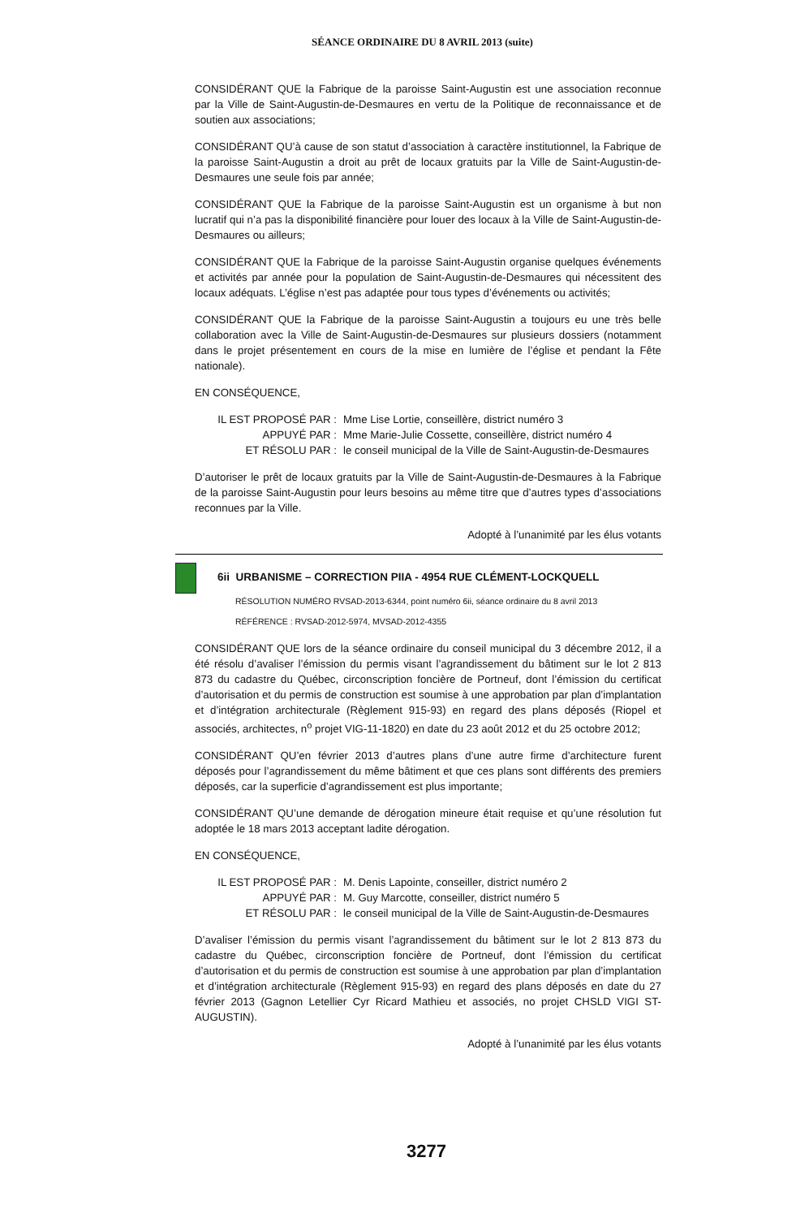SÉANCE ORDINAIRE DU 8 AVRIL 2013 (suite)
CONSIDÉRANT QUE la Fabrique de la paroisse Saint-Augustin est une association reconnue par la Ville de Saint-Augustin-de-Desmaures en vertu de la Politique de reconnaissance et de soutien aux associations;
CONSIDÉRANT QU’à cause de son statut d’association à caractère institutionnel, la Fabrique de la paroisse Saint-Augustin a droit au prêt de locaux gratuits par la Ville de Saint-Augustin-de-Desmaures une seule fois par année;
CONSIDÉRANT QUE la Fabrique de la paroisse Saint-Augustin est un organisme à but non lucratif qui n’a pas la disponibilité financière pour louer des locaux à la Ville de Saint-Augustin-de-Desmaures ou ailleurs;
CONSIDÉRANT QUE la Fabrique de la paroisse Saint-Augustin organise quelques événements et activités par année pour la population de Saint-Augustin-de-Desmaures qui nécessitent des locaux adéquats. L’église n’est pas adaptée pour tous types d’événements ou activités;
CONSIDÉRANT QUE la Fabrique de la paroisse Saint-Augustin a toujours eu une très belle collaboration avec la Ville de Saint-Augustin-de-Desmaures sur plusieurs dossiers (notamment dans le projet présentement en cours de la mise en lumière de l’église et pendant la Fête nationale).
EN CONSÉQUENCE,
IL EST PROPOSÉ PAR : Mme Lise Lortie, conseillère, district numéro 3
APPUYÉ PAR : Mme Marie-Julie Cossette, conseillère, district numéro 4
ET RÉSOLU PAR : le conseil municipal de la Ville de Saint-Augustin-de-Desmaures
D’autoriser le prêt de locaux gratuits par la Ville de Saint-Augustin-de-Desmaures à la Fabrique de la paroisse Saint-Augustin pour leurs besoins au même titre que d’autres types d’associations reconnues par la Ville.
Adopté à l’unanimité par les élus votants
6ii URBANISME – CORRECTION PIIA - 4954 RUE CLÉMENT-LOCKQUELL
RÉSOLUTION NUMÉRO RVSAD-2013-6344, point numéro 6ii, séance ordinaire du 8 avril 2013
RÉFÉRENCE : RVSAD-2012-5974, MVSAD-2012-4355
CONSIDÉRANT QUE lors de la séance ordinaire du conseil municipal du 3 décembre 2012, il a été résolu d’avaliser l’émission du permis visant l’agrandissement du bâtiment sur le lot 2 813 873 du cadastre du Québec, circonscription foncière de Portneuf, dont l’émission du certificat d’autorisation et du permis de construction est soumise à une approbation par plan d’implantation et d’intégration architecturale (Règlement 915-93) en regard des plans déposés (Riopel et associés, architectes, n<sup>o</sup> projet VIG-11-1820) en date du 23 août 2012 et du 25 octobre 2012;
CONSIDÉRANT QU’en février 2013 d’autres plans d’une autre firme d’architecture furent déposés pour l’agrandissement du même bâtiment et que ces plans sont différents des premiers déposés, car la superficie d’agrandissement est plus importante;
CONSIDÉRANT QU’une demande de dérogation mineure était requise et qu’une résolution fut adoptée le 18 mars 2013 acceptant ladite dérogation.
EN CONSÉQUENCE,
IL EST PROPOSÉ PAR : M. Denis Lapointe, conseiller, district numéro 2
APPUYÉ PAR : M. Guy Marcotte, conseiller, district numéro 5
ET RÉSOLU PAR : le conseil municipal de la Ville de Saint-Augustin-de-Desmaures
D’avaliser l’émission du permis visant l’agrandissement du bâtiment sur le lot 2 813 873 du cadastre du Québec, circonscription foncière de Portneuf, dont l’émission du certificat d’autorisation et du permis de construction est soumise à une approbation par plan d’implantation et d’intégration architecturale (Règlement 915-93) en regard des plans déposés en date du 27 février 2013 (Gagnon Letellier Cyr Ricard Mathieu et associés, no projet CHSLD VIGI ST-AUGUSTIN).
Adopté à l’unanimité par les élus votants
3277